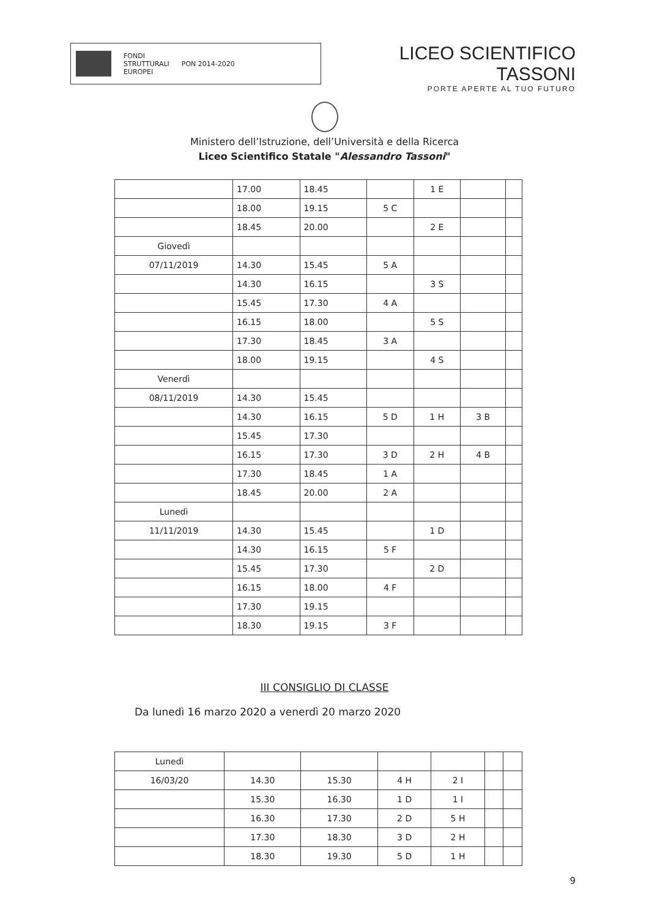FONDI
STRUTTURALI
EUROPEI
PON 2014-2020
LICEO SCIENTIFICO TASSONI
PORTE APERTE AL TUO FUTURO
Ministero dell’Istruzione, dell’Università e della Ricerca
Liceo Scientifico Statale "Alessandro Tassoni"
| | 17.00 | 18.45 | | 1 E | | |
| | 18.00 | 19.15 | 5 C | | | |
| | 18.45 | 20.00 | | 2 E | | |
| Giovedì | | | | | | |
| 07/11/2019 | 14.30 | 15.45 | 5 A | | | |
| | 14.30 | 16.15 | | 3 S | | |
| | 15.45 | 17.30 | 4 A | | | |
| | 16.15 | 18.00 | | 5 S | | |
| | 17.30 | 18.45 | 3 A | | | |
| | 18.00 | 19.15 | | 4 S | | |
| Venerdì | | | | | | |
| 08/11/2019 | 14.30 | 15.45 | | | | |
| | 14.30 | 16.15 | 5 D | 1 H | 3 B | |
| | 15.45 | 17.30 | | | | |
| | 16.15 | 17.30 | 3 D | 2 H | 4 B | |
| | 17.30 | 18.45 | 1 A | | | |
| | 18.45 | 20.00 | 2 A | | | |
| Lunedì | | | | | | |
| 11/11/2019 | 14.30 | 15.45 | | 1 D | | |
| | 14.30 | 16.15 | 5 F | | | |
| | 15.45 | 17.30 | | 2 D | | |
| | 16.15 | 18.00 | 4 F | | | |
| | 17.30 | 19.15 | | | | |
| | 18.30 | 19.15 | 3 F | | | |
III CONSIGLIO DI CLASSE
Da lunedì 16 marzo 2020 a venerdì 20 marzo 2020
| Lunedì | | | | | | |
| 16/03/20 | 14.30 | 15.30 | 4 H | 2 I | | |
| | 15.30 | 16.30 | 1 D | 1 I | | |
| | 16.30 | 17.30 | 2 D | 5 H | | |
| | 17.30 | 18.30 | 3 D | 2 H | | |
| | 18.30 | 19.30 | 5 D | 1 H | | |
9